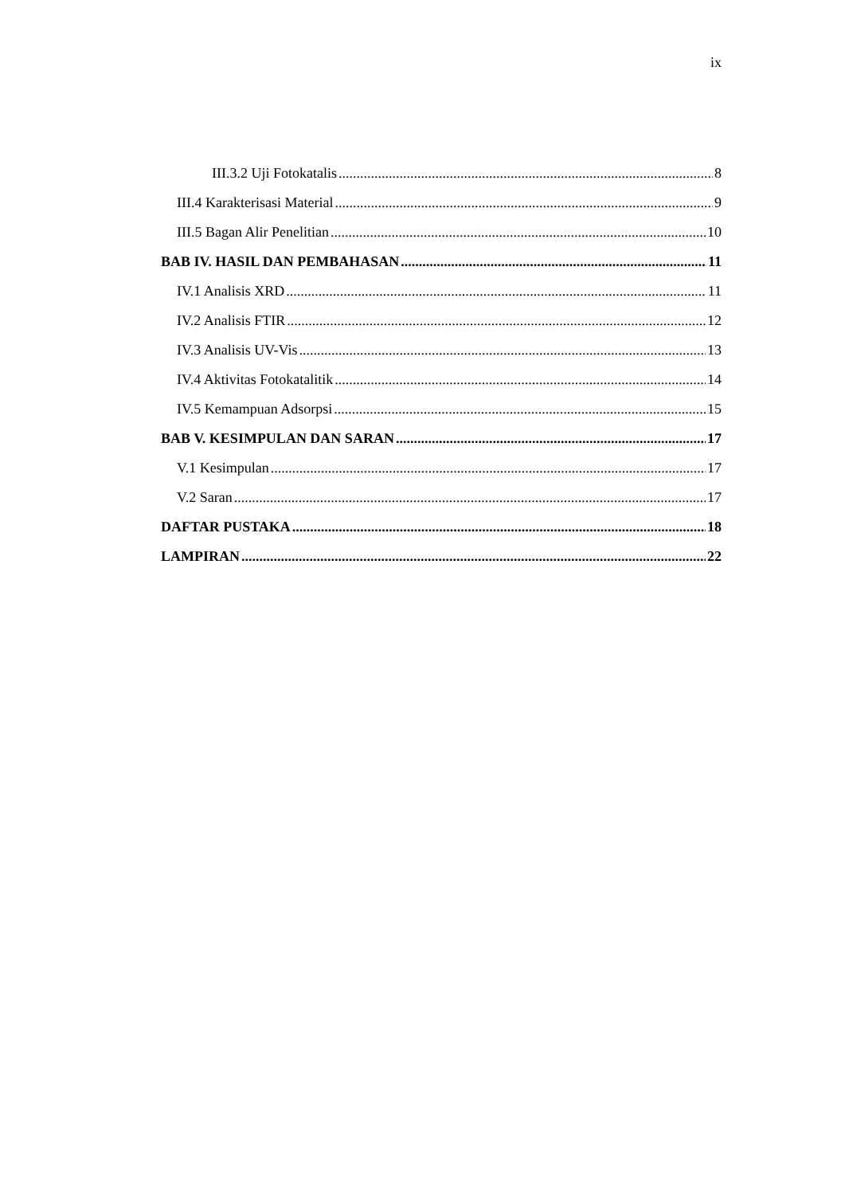ix
III.3.2 Uji Fotokatalis 8
III.4 Karakterisasi Material 9
III.5 Bagan Alir Penelitian 10
BAB IV. HASIL DAN PEMBAHASAN 11
IV.1 Analisis XRD 11
IV.2 Analisis FTIR 12
IV.3 Analisis UV-Vis 13
IV.4 Aktivitas Fotokatalitik 14
IV.5 Kemampuan Adsorpsi 15
BAB V. KESIMPULAN DAN SARAN 17
V.1 Kesimpulan 17
V.2 Saran 17
DAFTAR PUSTAKA 18
LAMPIRAN 22